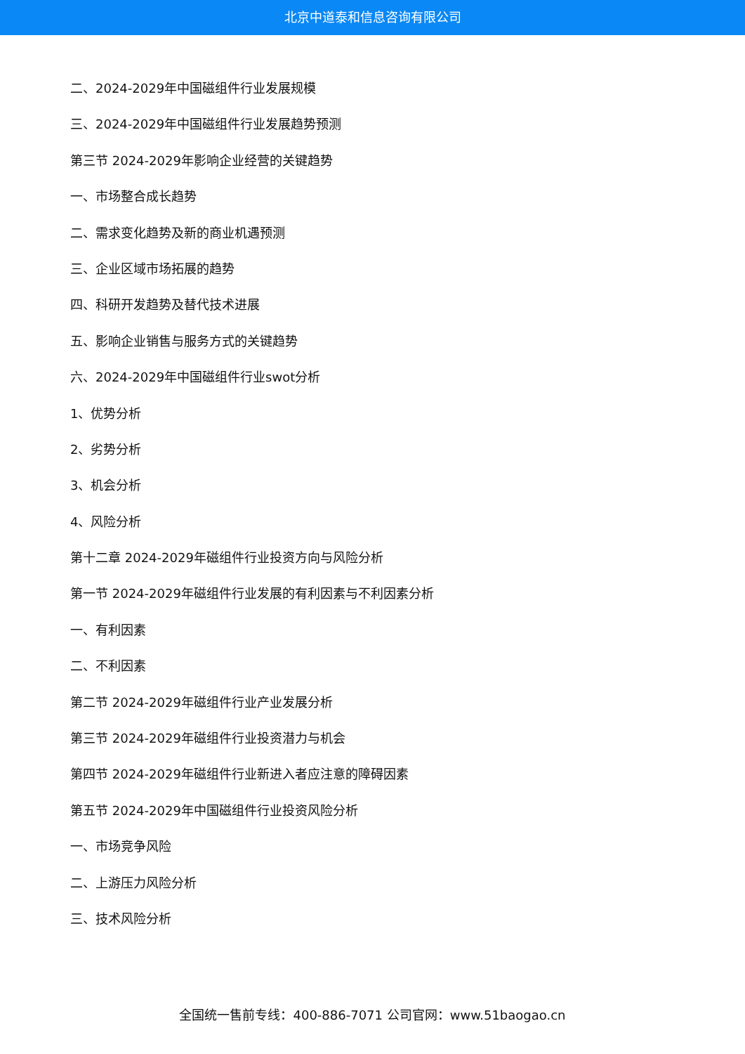北京中道泰和信息咨询有限公司
二、2024-2029年中国磁组件行业发展规模
三、2024-2029年中国磁组件行业发展趋势预测
第三节 2024-2029年影响企业经营的关键趋势
一、市场整合成长趋势
二、需求变化趋势及新的商业机遇预测
三、企业区域市场拓展的趋势
四、科研开发趋势及替代技术进展
五、影响企业销售与服务方式的关键趋势
六、2024-2029年中国磁组件行业swot分析
1、优势分析
2、劣势分析
3、机会分析
4、风险分析
第十二章 2024-2029年磁组件行业投资方向与风险分析
第一节 2024-2029年磁组件行业发展的有利因素与不利因素分析
一、有利因素
二、不利因素
第二节 2024-2029年磁组件行业产业发展分析
第三节 2024-2029年磁组件行业投资潜力与机会
第四节 2024-2029年磁组件行业新进入者应注意的障碍因素
第五节 2024-2029年中国磁组件行业投资风险分析
一、市场竞争风险
二、上游压力风险分析
三、技术风险分析
全国统一售前专线：400-886-7071 公司官网：www.51baogao.cn